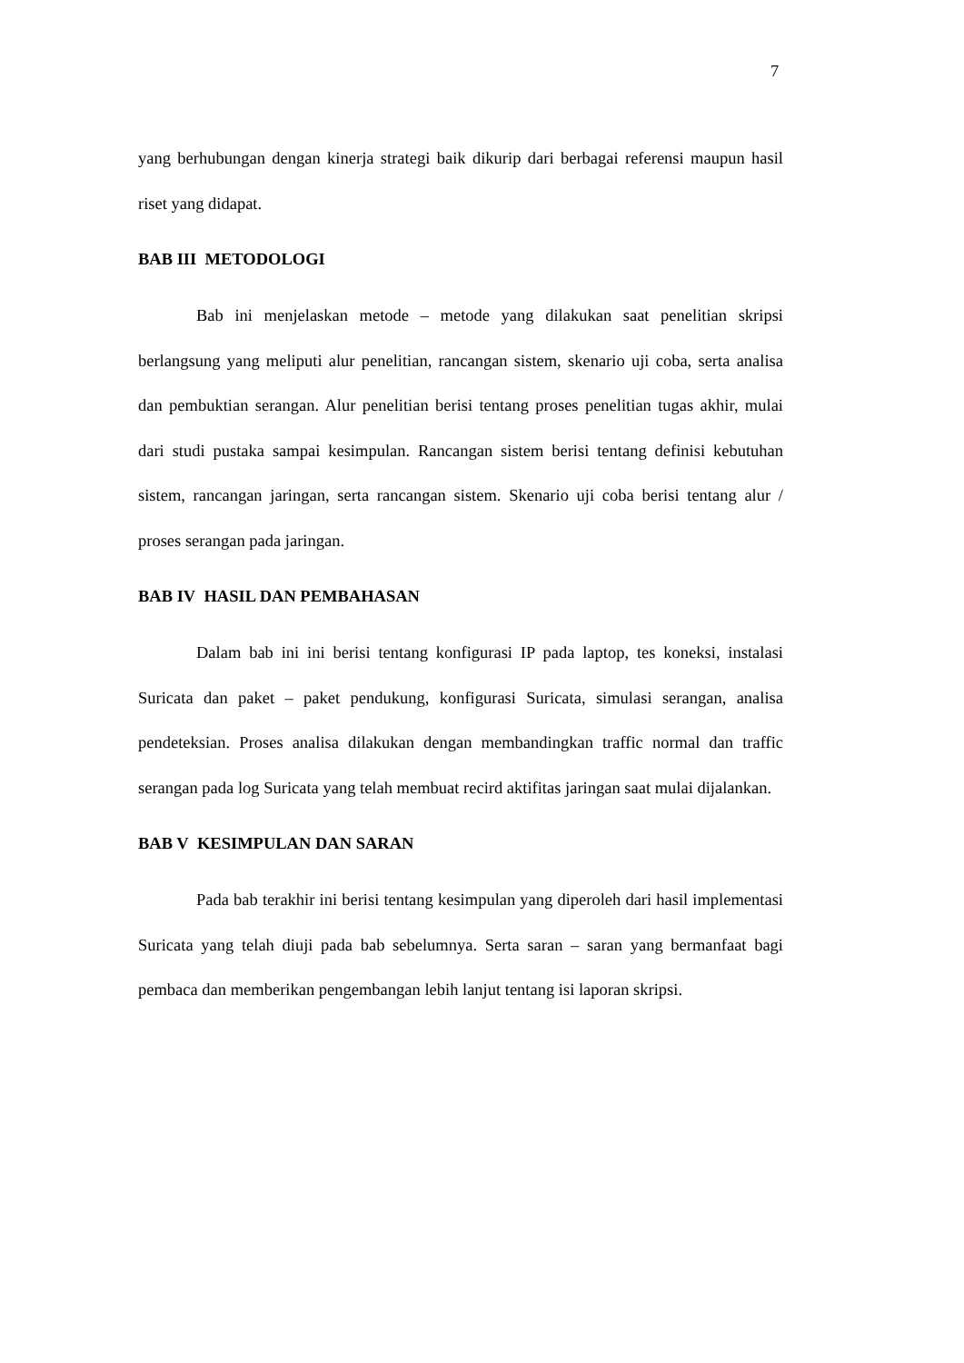7
yang berhubungan dengan kinerja strategi baik dikurip dari berbagai referensi maupun hasil riset yang didapat.
BAB III METODOLOGI
Bab ini menjelaskan metode – metode yang dilakukan saat penelitian skripsi berlangsung yang meliputi alur penelitian, rancangan sistem, skenario uji coba, serta analisa dan pembuktian serangan. Alur penelitian berisi tentang proses penelitian tugas akhir, mulai dari studi pustaka sampai kesimpulan. Rancangan sistem berisi tentang definisi kebutuhan sistem, rancangan jaringan, serta rancangan sistem. Skenario uji coba berisi tentang alur / proses serangan pada jaringan.
BAB IV HASIL DAN PEMBAHASAN
Dalam bab ini ini berisi tentang konfigurasi IP pada laptop, tes koneksi, instalasi Suricata dan paket – paket pendukung, konfigurasi Suricata, simulasi serangan, analisa pendeteksian. Proses analisa dilakukan dengan membandingkan traffic normal dan traffic serangan pada log Suricata yang telah membuat recird aktifitas jaringan saat mulai dijalankan.
BAB V KESIMPULAN DAN SARAN
Pada bab terakhir ini berisi tentang kesimpulan yang diperoleh dari hasil implementasi Suricata yang telah diuji pada bab sebelumnya. Serta saran – saran yang bermanfaat bagi pembaca dan memberikan pengembangan lebih lanjut tentang isi laporan skripsi.